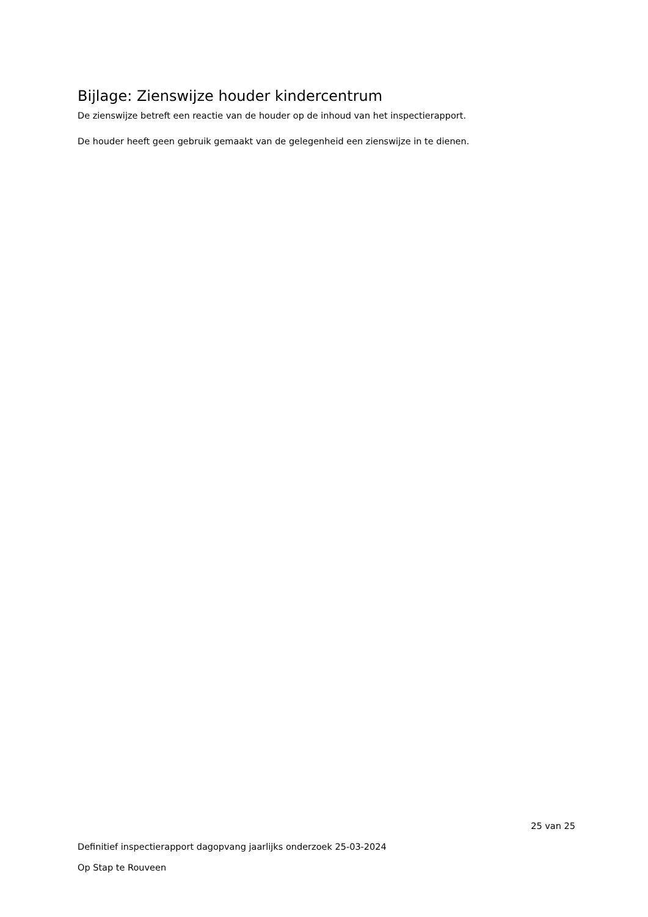Bijlage: Zienswijze houder kindercentrum
De zienswijze betreft een reactie van de houder op de inhoud van het inspectierapport.
De houder heeft geen gebruik gemaakt van de gelegenheid een zienswijze in te dienen.
25 van 25
Definitief inspectierapport dagopvang jaarlijks onderzoek 25-03-2024
Op Stap te Rouveen